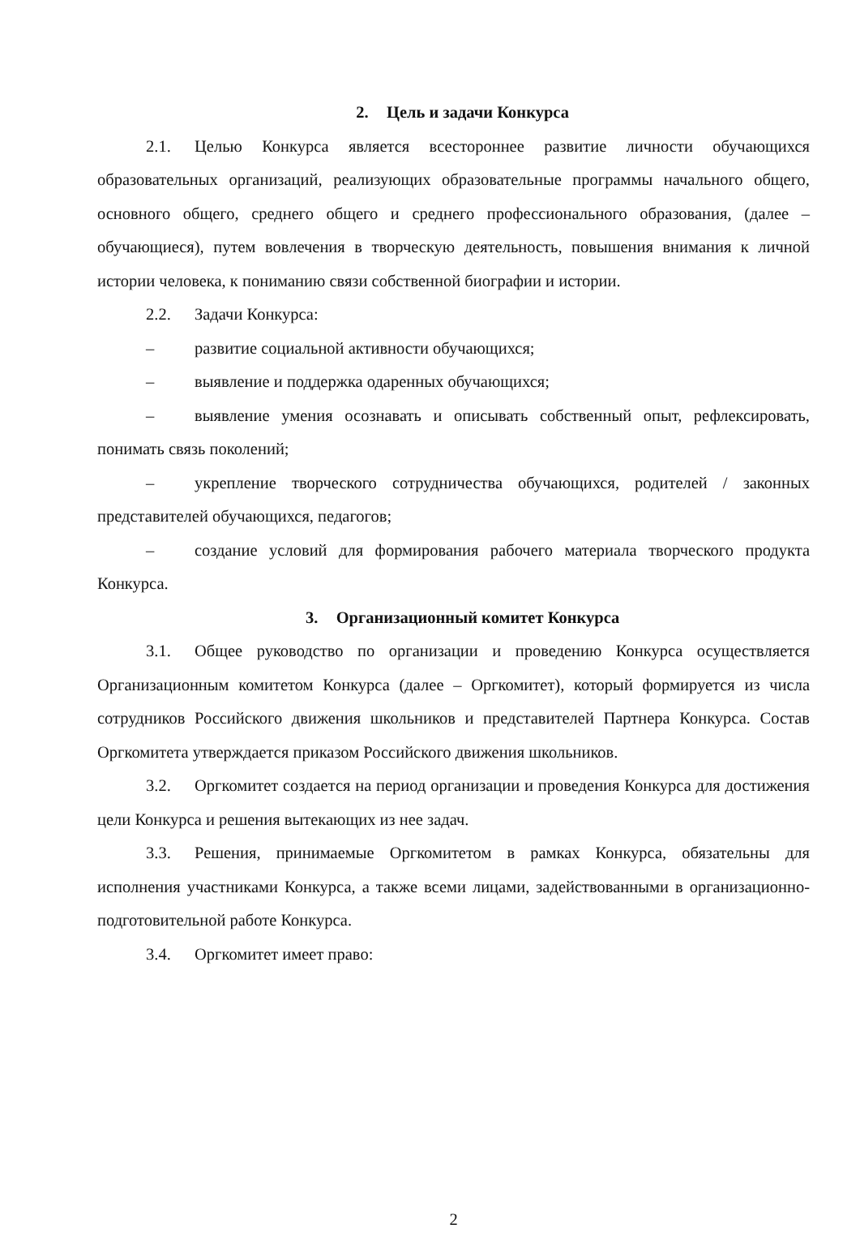2. Цель и задачи Конкурса
2.1. Целью Конкурса является всестороннее развитие личности обучающихся образовательных организаций, реализующих образовательные программы начального общего, основного общего, среднего общего и среднего профессионального образования, (далее – обучающиеся), путем вовлечения в творческую деятельность, повышения внимания к личной истории человека, к пониманию связи собственной биографии и истории.
2.2. Задачи Конкурса:
– развитие социальной активности обучающихся;
– выявление и поддержка одаренных обучающихся;
– выявление умения осознавать и описывать собственный опыт, рефлексировать, понимать связь поколений;
– укрепление творческого сотрудничества обучающихся, родителей / законных представителей обучающихся, педагогов;
– создание условий для формирования рабочего материала творческого продукта Конкурса.
3. Организационный комитет Конкурса
3.1. Общее руководство по организации и проведению Конкурса осуществляется Организационным комитетом Конкурса (далее – Оргкомитет), который формируется из числа сотрудников Российского движения школьников и представителей Партнера Конкурса. Состав Оргкомитета утверждается приказом Российского движения школьников.
3.2. Оргкомитет создается на период организации и проведения Конкурса для достижения цели Конкурса и решения вытекающих из нее задач.
3.3. Решения, принимаемые Оргкомитетом в рамках Конкурса, обязательны для исполнения участниками Конкурса, а также всеми лицами, задействованными в организационно-подготовительной работе Конкурса.
3.4. Оргкомитет имеет право:
2